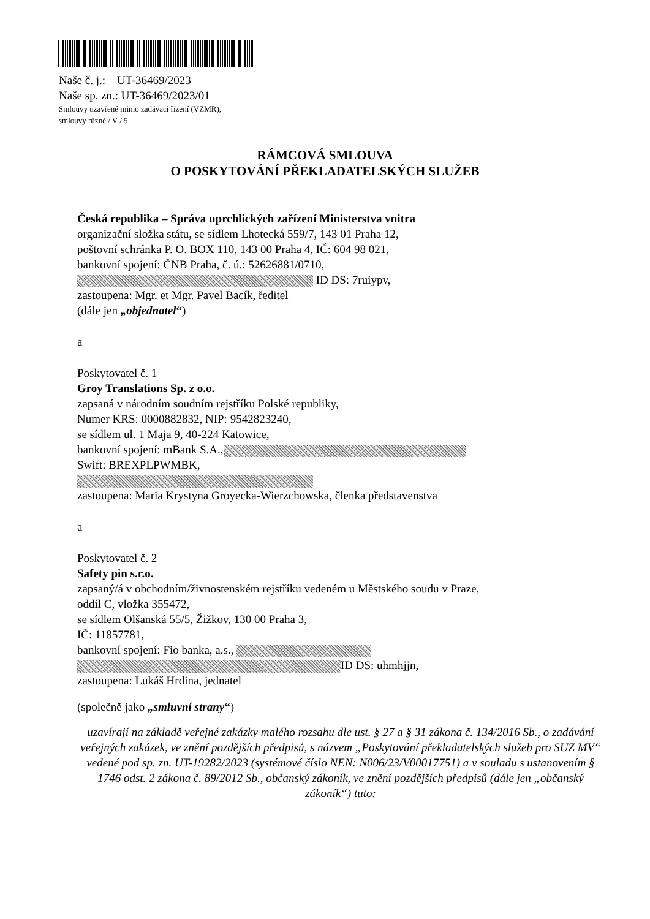Naše č. j.: UT-36469/2023
Naše sp. zn.: UT-36469/2023/01
Smlouvy uzavřené mimo zadávací řízení (VZMR),
smlouvy různé / V / 5
RÁMCOVÁ SMLOUVA
O POSKYTOVÁNÍ PŘEKLADATELSKÝCH SLUŽEB
Česká republika – Správa uprchlických zařízení Ministerstva vnitra
organizační složka státu, se sídlem Lhotecká 559/7, 143 01 Praha 12,
poštovní schránka P. O. BOX 110, 143 00 Praha 4, IČ: 604 98 021,
bankovní spojení: ČNB Praha, č. ú.: 52626881/0710,
ID DS: 7ruiypv,
zastoupena: Mgr. et Mgr. Pavel Bacík, ředitel
(dále jen „objednatel“)
a
Poskytovatel č. 1
Groy Translations Sp. z o.o.
zapsaná v národním soudním rejstříku Polské republiky,
Numer KRS: 0000882832, NIP: 9542823240,
se sídlem ul. 1 Maja 9, 40-224 Katowice,
bankovní spojení: mBank S.A.,
Swift: BREXPLPWMBK,
zastoupena: Maria Krystyna Groyecka-Wierzchowska, členka představenstva
a
Poskytovatel č. 2
Safety pin s.r.o.
zapsaný/á v obchodním/živnostenském rejstříku vedeném u Městského soudu v Praze,
oddíl C, vložka 355472,
se sídlem Olšanská 55/5, Žižkov, 130 00 Praha 3,
IČ: 11857781,
bankovní spojení: Fio banka, a.s.,
ID DS: uhmhjjn,
zastoupena: Lukáš Hrdina, jednatel
(společně jako „smluvní strany“)
uzavírají na základě veřejné zakázky malého rozsahu dle ust. § 27 a § 31 zákona č. 134/2016 Sb., o zadávání veřejných zakázek, ve znění pozdějších předpisů, s názvem „Poskytování překladatelských služeb pro SUZ MV“ vedené pod sp. zn. UT-19282/2023 (systémové číslo NEN: N006/23/V00017751) a v souladu s ustanovením § 1746 odst. 2 zákona č. 89/2012 Sb., občanský zákoník, ve znění pozdějších předpisů (dále jen „občanský zákoník“) tuto: